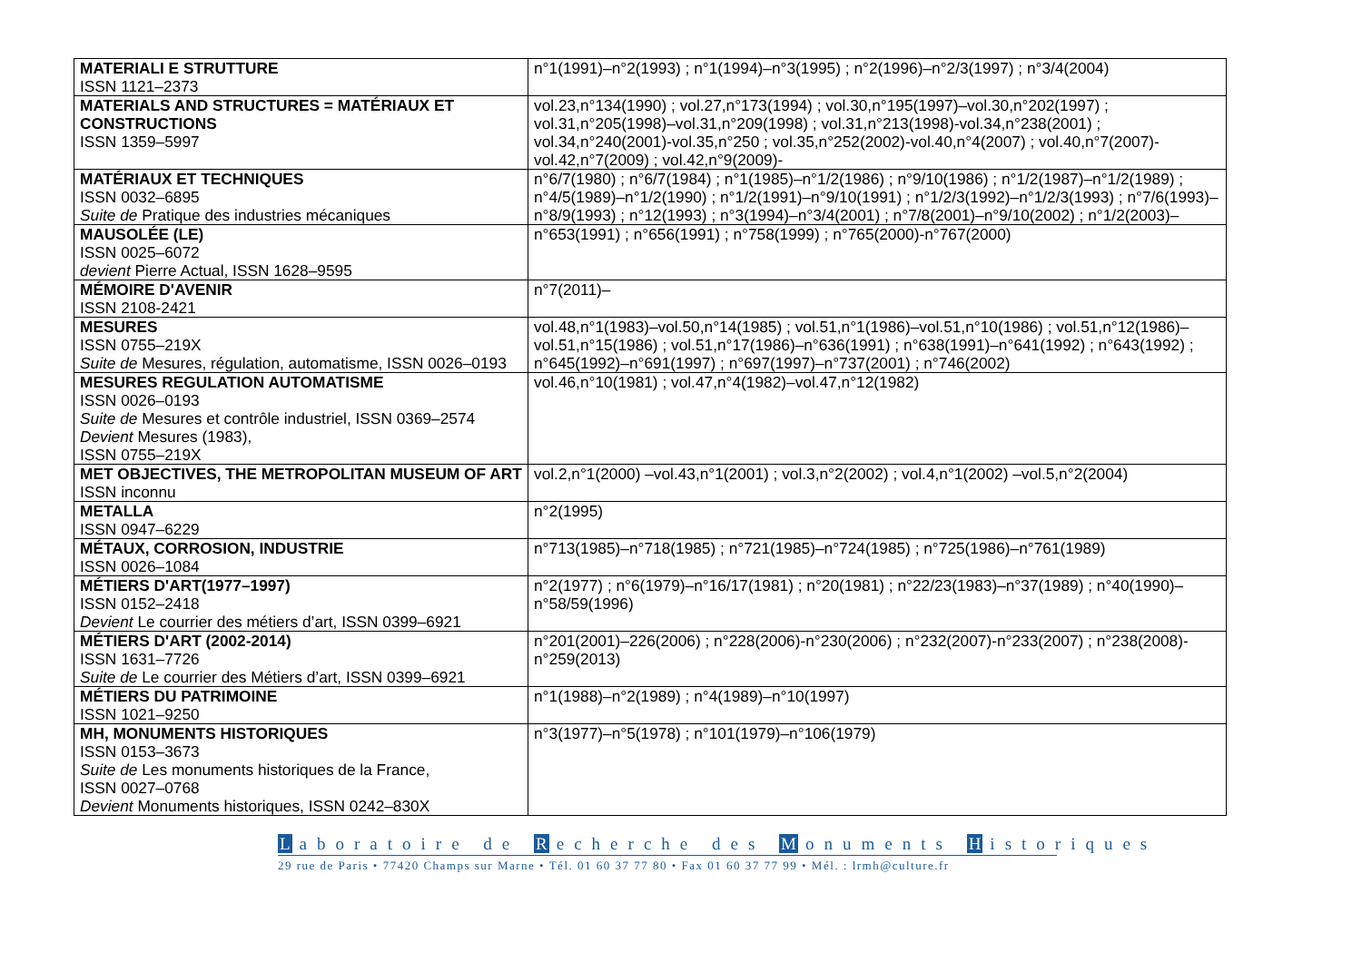| MATERIALI E STRUTTURE ISSN 1121–2373 | n°1(1991)–n°2(1993) ; n°1(1994)–n°3(1995) ; n°2(1996)–n°2/3(1997) ; n°3/4(2004) |
| MATERIALS AND STRUCTURES = MATÉRIAUX ET CONSTRUCTIONS ISSN 1359–5997 | vol.23,n°134(1990) ; vol.27,n°173(1994) ; vol.30,n°195(1997)–vol.30,n°202(1997) ; vol.31,n°205(1998)–vol.31,n°209(1998) ; vol.31,n°213(1998)-vol.34,n°238(2001) ; vol.34,n°240(2001)-vol.35,n°250 ; vol.35,n°252(2002)-vol.40,n°4(2007) ; vol.40,n°7(2007)-vol.42,n°7(2009) ; vol.42,n°9(2009)- |
| MATÉRIAUX ET TECHNIQUES ISSN 0032–6895 Suite de Pratique des industries mécaniques | n°6/7(1980) ; n°6/7(1984) ; n°1(1985)–n°1/2(1986) ; n°9/10(1986) ; n°1/2(1987)–n°1/2(1989) ; n°4/5(1989)–n°1/2(1990) ; n°1/2(1991)–n°9/10(1991) ; n°1/2/3(1992)–n°1/2/3(1993) ; n°7/6(1993)–n°8/9(1993) ; n°12(1993) ; n°3(1994)–n°3/4(2001) ; n°7/8(2001)–n°9/10(2002) ; n°1/2(2003)– |
| MAUSOLÉE (LE) ISSN 0025–6072 devient Pierre Actual, ISSN 1628–9595 | n°653(1991) ; n°656(1991) ; n°758(1999) ; n°765(2000)-n°767(2000) |
| MÉMOIRE D'AVENIR ISSN 2108-2421 | n°7(2011)– |
| MESURES ISSN 0755–219X Suite de Mesures, régulation, automatisme, ISSN 0026–0193 | vol.48,n°1(1983)–vol.50,n°14(1985) ; vol.51,n°1(1986)–vol.51,n°10(1986) ; vol.51,n°12(1986)–vol.51,n°15(1986) ; vol.51,n°17(1986)–n°636(1991) ; n°638(1991)–n°641(1992) ; n°643(1992) ; n°645(1992)–n°691(1997) ; n°697(1997)–n°737(2001) ; n°746(2002) |
| MESURES REGULATION AUTOMATISME ISSN 0026–0193 Suite de Mesures et contrôle industriel, ISSN 0369–2574 Devient Mesures (1983), ISSN 0755–219X | vol.46,n°10(1981) ; vol.47,n°4(1982)–vol.47,n°12(1982) |
| MET OBJECTIVES, THE METROPOLITAN MUSEUM OF ART ISSN inconnu | vol.2,n°1(2000) –vol.43,n°1(2001) ; vol.3,n°2(2002) ; vol.4,n°1(2002) –vol.5,n°2(2004) |
| METALLA ISSN 0947–6229 | n°2(1995) |
| MÉTAUX, CORROSION, INDUSTRIE ISSN 0026–1084 | n°713(1985)–n°718(1985) ; n°721(1985)–n°724(1985) ; n°725(1986)–n°761(1989) |
| MÉTIERS D'ART(1977–1997) ISSN 0152–2418 Devient Le courrier des métiers d’art, ISSN 0399–6921 | n°2(1977) ; n°6(1979)–n°16/17(1981) ; n°20(1981) ; n°22/23(1983)–n°37(1989) ; n°40(1990)–n°58/59(1996) |
| MÉTIERS D'ART (2002-2014) ISSN 1631–7726 Suite de Le courrier des Métiers d’art, ISSN 0399–6921 | n°201(2001)–226(2006) ; n°228(2006)-n°230(2006) ; n°232(2007)-n°233(2007) ; n°238(2008)-n°259(2013) |
| MÉTIERS DU PATRIMOINE ISSN 1021–9250 | n°1(1988)–n°2(1989) ; n°4(1989)–n°10(1997) |
| MH, MONUMENTS HISTORIQUES ISSN 0153–3673 Suite de Les monuments historiques de la France, ISSN 0027–0768 Devient Monuments historiques, ISSN 0242–830X | n°3(1977)–n°5(1978) ; n°101(1979)–n°106(1979) |
Laboratoire de R echerche des M onuments H istoriques
29 rue de Paris • 77420 Champs sur Marne • Tél. 01 60 37 77 80 • Fax 01 60 37 77 99 • Mél. : lrmh@culture.fr